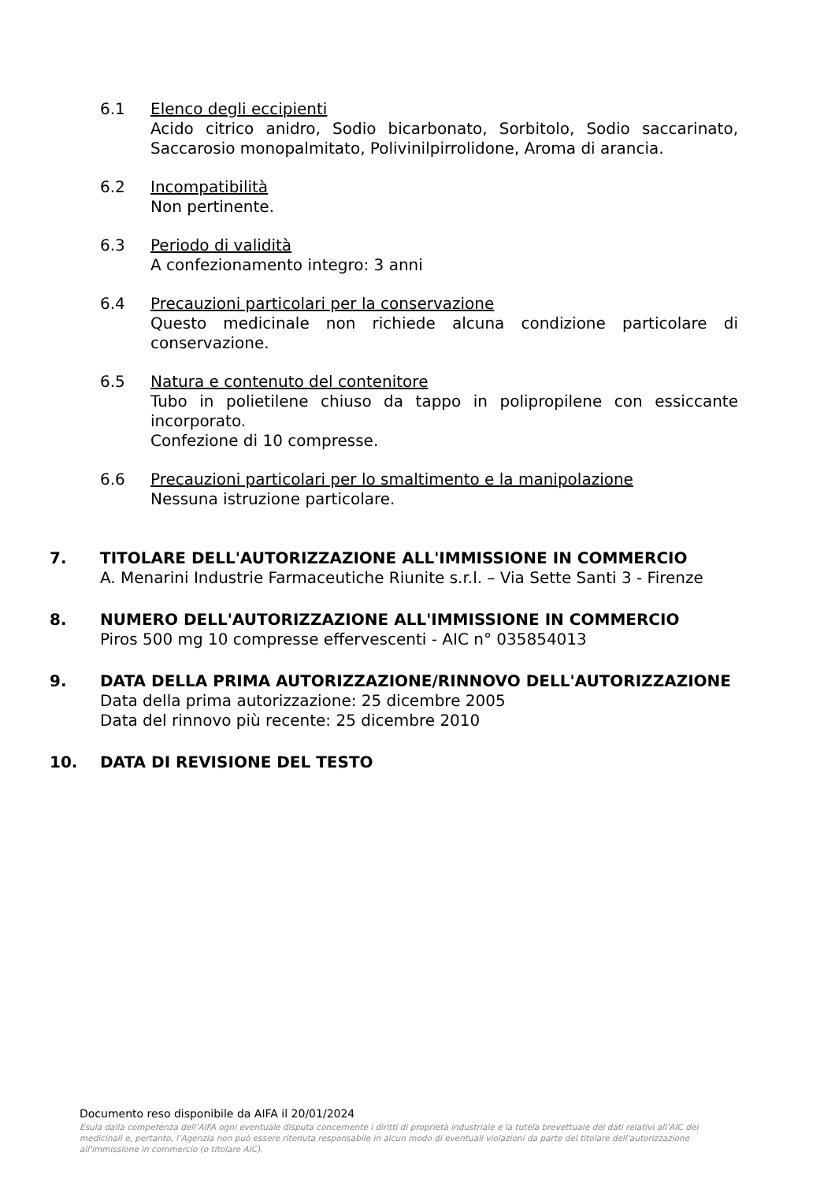6.1 Elenco degli eccipienti
Acido citrico anidro, Sodio bicarbonato, Sorbitolo, Sodio saccarinato, Saccarosio monopalmitato, Polivinilpirrolidone, Aroma di arancia.
6.2 Incompatibilità
Non pertinente.
6.3 Periodo di validità
A confezionamento integro: 3 anni
6.4 Precauzioni particolari per la conservazione
Questo medicinale non richiede alcuna condizione particolare di conservazione.
6.5 Natura e contenuto del contenitore
Tubo in polietilene chiuso da tappo in polipropilene con essiccante incorporato.
Confezione di 10 compresse.
6.6 Precauzioni particolari per lo smaltimento e la manipolazione
Nessuna istruzione particolare.
7. TITOLARE DELL'AUTORIZZAZIONE ALL'IMMISSIONE IN COMMERCIO
A. Menarini Industrie Farmaceutiche Riunite s.r.l. – Via Sette Santi 3 - Firenze
8. NUMERO DELL'AUTORIZZAZIONE ALL'IMMISSIONE IN COMMERCIO
Piros 500 mg 10 compresse effervescenti - AIC n° 035854013
9. DATA DELLA PRIMA AUTORIZZAZIONE/RINNOVO DELL'AUTORIZZAZIONE
Data della prima autorizzazione: 25 dicembre 2005
Data del rinnovo più recente: 25 dicembre 2010
10. DATA DI REVISIONE DEL TESTO
Documento reso disponibile da AIFA il 20/01/2024
Esula dalla competenza dell’AIFA ogni eventuale disputa concernente i diritti di proprietà industriale e la tutela brevettuale dei dati relativi all’AIC dei medicinali e, pertanto, l’Agenzia non può essere ritenuta responsabile in alcun modo di eventuali violazioni da parte del titolare dell'autorizzazione all'immissione in commercio (o titolare AIC).